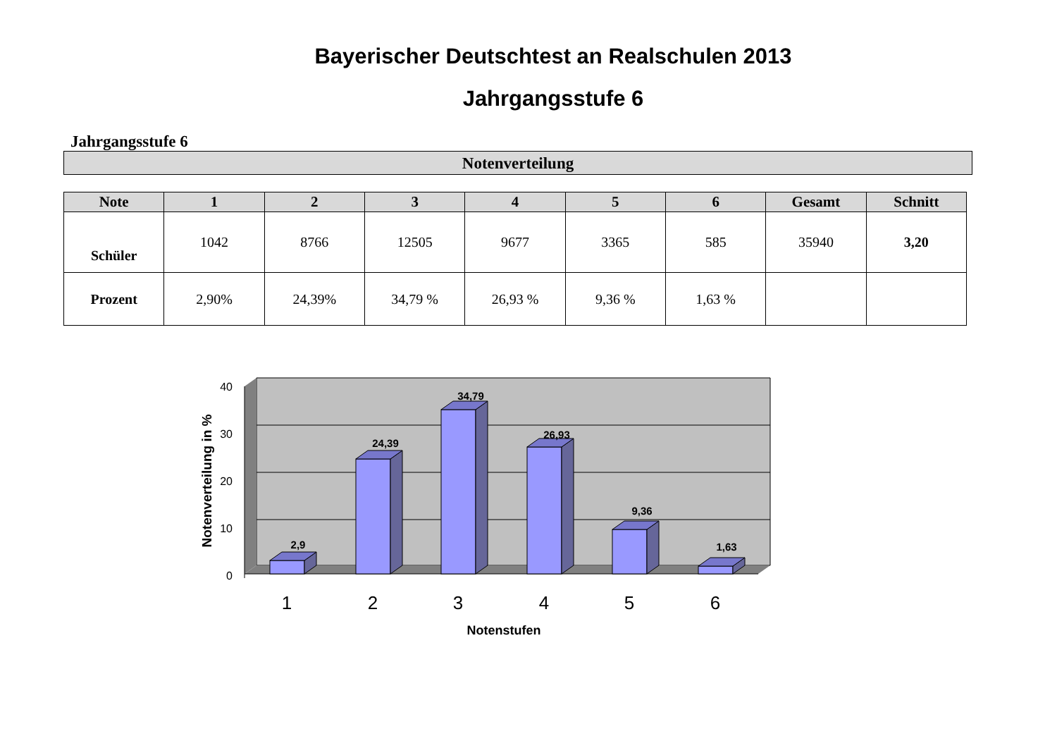Bayerischer Deutschtest an Realschulen 2013
Jahrgangsstufe 6
Jahrgangsstufe 6
Notenverteilung
| Note | 1 | 2 | 3 | 4 | 5 | 6 | Gesamt | Schnitt |
| --- | --- | --- | --- | --- | --- | --- | --- | --- |
| Schüler | 1042 | 8766 | 12505 | 9677 | 3365 | 585 | 35940 | 3,20 |
| Prozent | 2,90% | 24,39% | 34,79 % | 26,93 % | 9,36 % | 1,63 % | | |
40
30
20
10
0
2,9
24,39
34,79
26,93
9,36
1,63
1
2
3
4
5
6
Notenstufen
Notenverteilung in %